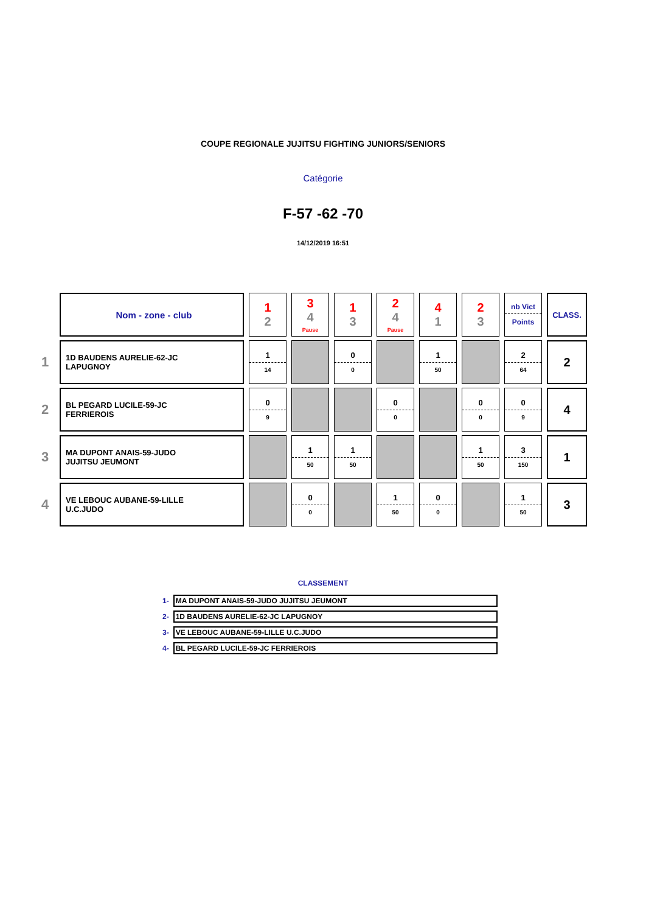COUPE REGIONALE JUJITSU FIGHTING JUNIORS/SENIORS
Catégorie
F-57 -62 -70
14/12/2019 16:51
| | Nom - zone - club | 1 2 | 3 4 Pause | 1 3 | 2 4 Pause | 4 1 | 2 3 | nb Vict Points | CLASS. |
| 1 | 1D BAUDENS AURELIE-62-JC LAPUGNOY | 1 14 | | 0 0 | | 1 50 | | 2 64 | 2 |
| 2 | BL PEGARD LUCILE-59-JC FERRIEROIS | 0 9 | | | 0 0 | | 0 0 | 0 9 | 4 |
| 3 | MA DUPONT ANAIS-59-JUDO JUJITSU JEUMONT | | 1 50 | 1 50 | | | 1 50 | 3 150 | 1 |
| 4 | VE LEBOUC AUBANE-59-LILLE U.C.JUDO | | 0 0 | | 1 50 | 0 0 | | 1 50 | 3 |
CLASSEMENT
| 1- | MA DUPONT ANAIS-59-JUDO JUJITSU JEUMONT |
| 2- | 1D BAUDENS AURELIE-62-JC LAPUGNOY |
| 3- | VE LEBOUC AUBANE-59-LILLE U.C.JUDO |
| 4- | BL PEGARD LUCILE-59-JC FERRIEROIS |